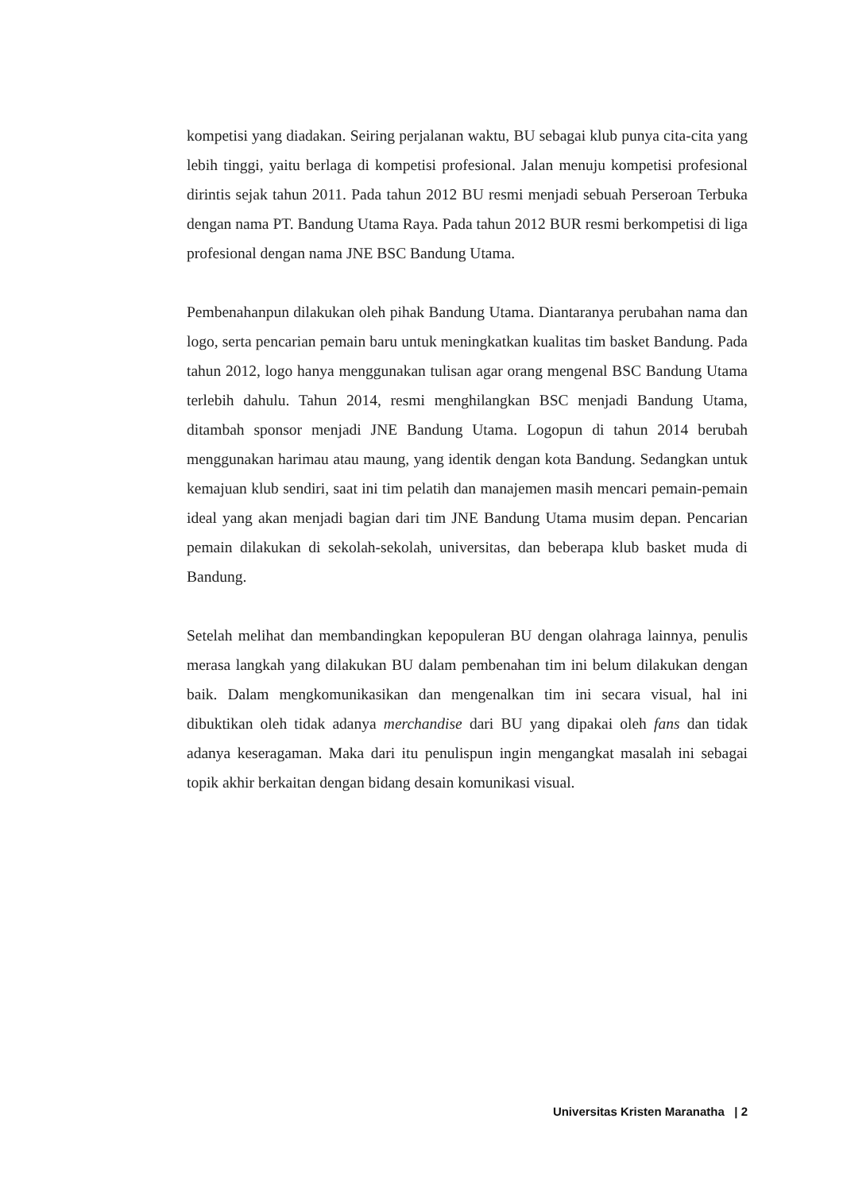kompetisi yang diadakan. Seiring perjalanan waktu, BU sebagai klub punya cita-cita yang lebih tinggi, yaitu berlaga di kompetisi profesional. Jalan menuju kompetisi profesional dirintis sejak tahun 2011. Pada tahun 2012 BU resmi menjadi sebuah Perseroan Terbuka dengan nama PT. Bandung Utama Raya. Pada tahun 2012 BUR resmi berkompetisi di liga profesional dengan nama JNE BSC Bandung Utama.
Pembenahanpun dilakukan oleh pihak Bandung Utama. Diantaranya perubahan nama dan logo, serta pencarian pemain baru untuk meningkatkan kualitas tim basket Bandung. Pada tahun 2012, logo hanya menggunakan tulisan agar orang mengenal BSC Bandung Utama terlebih dahulu. Tahun 2014, resmi menghilangkan BSC menjadi Bandung Utama, ditambah sponsor menjadi JNE Bandung Utama. Logopun di tahun 2014 berubah menggunakan harimau atau maung, yang identik dengan kota Bandung. Sedangkan untuk kemajuan klub sendiri, saat ini tim pelatih dan manajemen masih mencari pemain-pemain ideal yang akan menjadi bagian dari tim JNE Bandung Utama musim depan. Pencarian pemain dilakukan di sekolah-sekolah, universitas, dan beberapa klub basket muda di Bandung.
Setelah melihat dan membandingkan kepopuleran BU dengan olahraga lainnya, penulis merasa langkah yang dilakukan BU dalam pembenahan tim ini belum dilakukan dengan baik. Dalam mengkomunikasikan dan mengenalkan tim ini secara visual, hal ini dibuktikan oleh tidak adanya merchandise dari BU yang dipakai oleh fans dan tidak adanya keseragaman. Maka dari itu penulispun ingin mengangkat masalah ini sebagai topik akhir berkaitan dengan bidang desain komunikasi visual.
Universitas Kristen Maranatha | 2